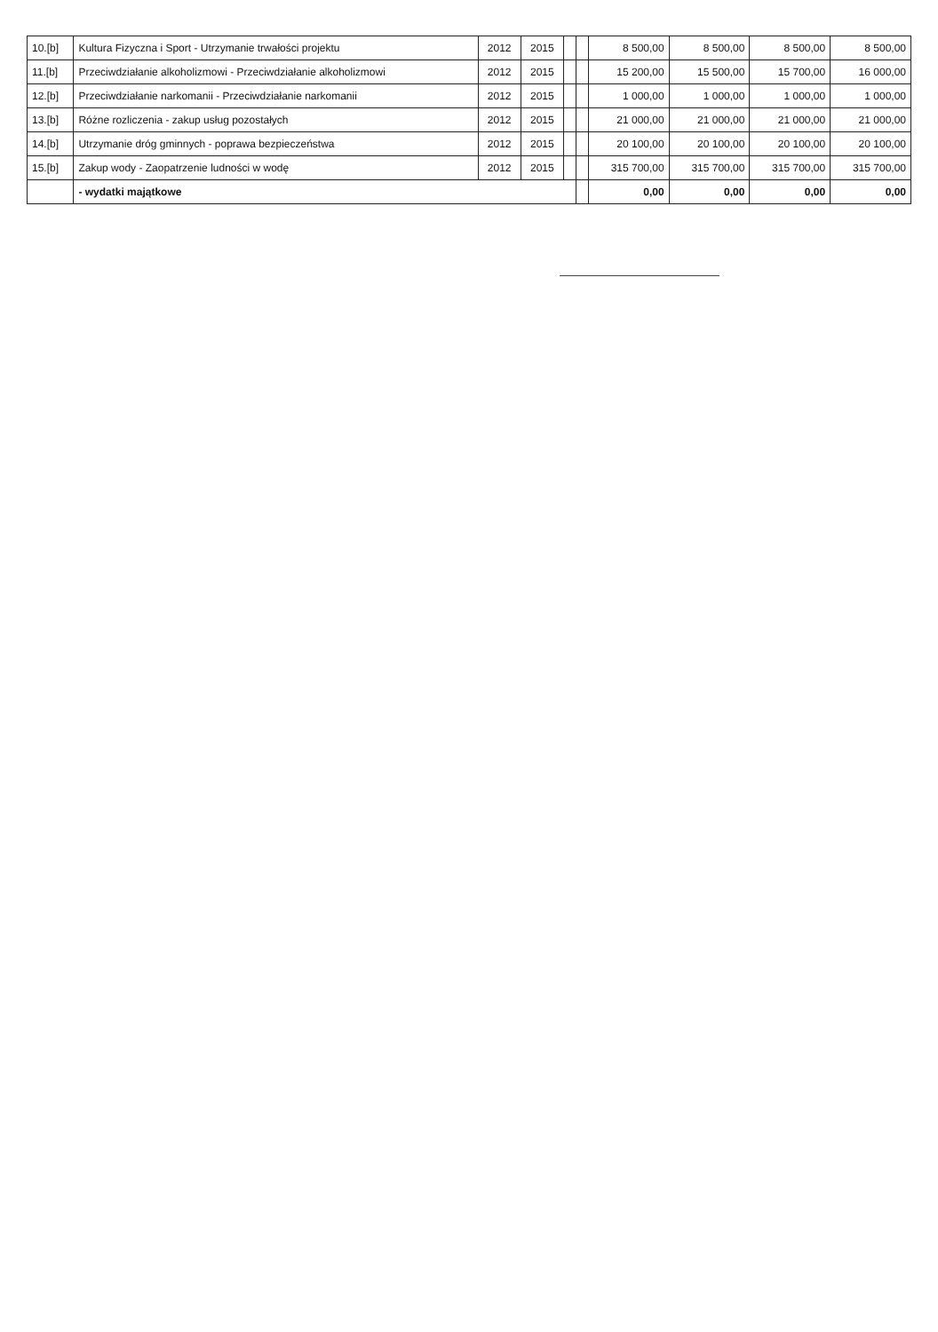| 10.[b] | Kultura Fizyczna i Sport - Utrzymanie trwałości projektu | 2012 | 2015 | | | 8 500,00 | 8 500,00 | 8 500,00 | 8 500,00 |
| 11.[b] | Przeciwdziałanie alkoholizmowi - Przeciwdziałanie alkoholizmowi | 2012 | 2015 | | | 15 200,00 | 15 500,00 | 15 700,00 | 16 000,00 |
| 12.[b] | Przeciwdziałanie narkomanii - Przeciwdziałanie narkomanii | 2012 | 2015 | | | 1 000,00 | 1 000,00 | 1 000,00 | 1 000,00 |
| 13.[b] | Różne rozliczenia - zakup usług pozostałych | 2012 | 2015 | | | 21 000,00 | 21 000,00 | 21 000,00 | 21 000,00 |
| 14.[b] | Utrzymanie dróg gminnych - poprawa bezpieczeństwa | 2012 | 2015 | | | 20 100,00 | 20 100,00 | 20 100,00 | 20 100,00 |
| 15.[b] | Zakup wody - Zaopatrzenie ludności w wodę | 2012 | 2015 | | | 315 700,00 | 315 700,00 | 315 700,00 | 315 700,00 |
| | - wydatki majątkowe | | | | | 0,00 | 0,00 | 0,00 | 0,00 |